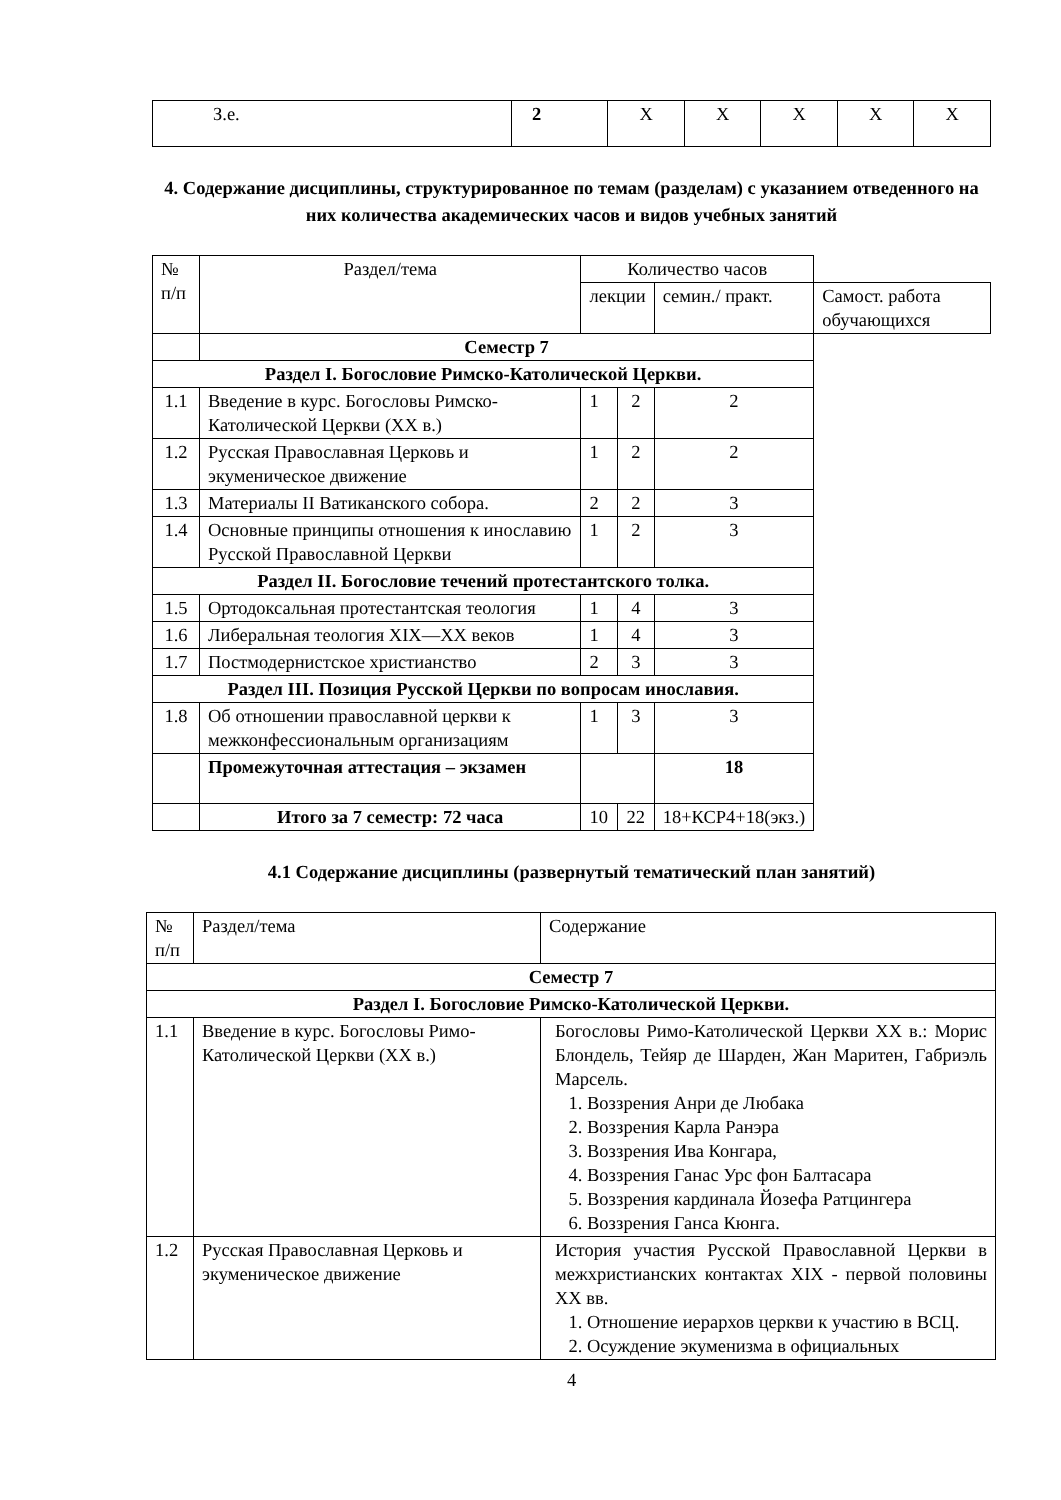| З.е. | 2 | Х | Х | Х | Х | Х |
4. Содержание дисциплины, структурированное по темам (разделам) с указанием отведенного на них количества академических часов и видов учебных занятий
| № п/п | Раздел/тема | | Количество часов | | | |
| | | | лекции | | семин./ практ. | Самост. работа обучающихся |
| | Семестр 7 | | | | | |
| Раздел I. Богословие Римско-Католической Церкви. | | | | | | |
| 1.1 | | Введение в курс. Богословы Римско-Католической Церкви (XX в.) | 1 | 2 | 2 | |
| 1.2 | | Русская Православная Церковь и экуменическое движение | 1 | 2 | 2 | |
| 1.3 | | Материалы II Ватиканского собора. | 2 | 2 | 3 | |
| 1.4 | | Основные принципы отношения к инославию Русской Православной Церкви | 1 | 2 | 3 | |
| Раздел II. Богословие течений протестантского толка. | | | | | | |
| 1.5 | | Ортодоксальная протестантская теология | 1 | 4 | 3 | |
| 1.6 | | Либеральная теология XIX—XX веков | 1 | 4 | 3 | |
| 1.7 | | Постмодернистское христианство | 2 | 3 | 3 | |
| Раздел III. Позиция Русской Церкви по вопросам инославия. | | | | | | |
| 1.8 | | Об отношении православной церкви к межконфессиональным организациям | 1 | 3 | 3 | |
| | | Промежуточная аттестация – экзамен | | | 18 | |
| | | Итого за 7 семестр: 72 часа | 10 | 22 | 18+КСР4+18(экз.) | |
4.1 Содержание дисциплины (развернутый тематический план занятий)
| № п/п | Раздел/тема | Содержание |
| Семестр 7 | | |
| Раздел I. Богословие Римско-Католической Церкви. | | |
| 1.1 | Введение в курс. Богословы Римо-Католической Церкви (XX в.) | Богословы Римо-Католической Церкви XX в.: Морис Блондель, Тейяр де Шарден, Жан Маритен, Габриэль Марсель. 1. Воззрения Анри де Любака 2. Воззрения Карла Ранэра 3. Воззрения Ива Конгара, 4. Воззрения Ганас Урс фон Балтасара 5. Воззрения кардинала Йозефа Ратцингера 6. Воззрения Ганса Кюнга. |
| 1.2 | Русская Православная Церковь и экуменическое движение | История участия Русской Православной Церкви в межхристианских контактах XIX - первой половины XX вв. 1. Отношение иерархов церкви к участию в ВСЦ. 2. Осуждение экуменизма в официальных |
4